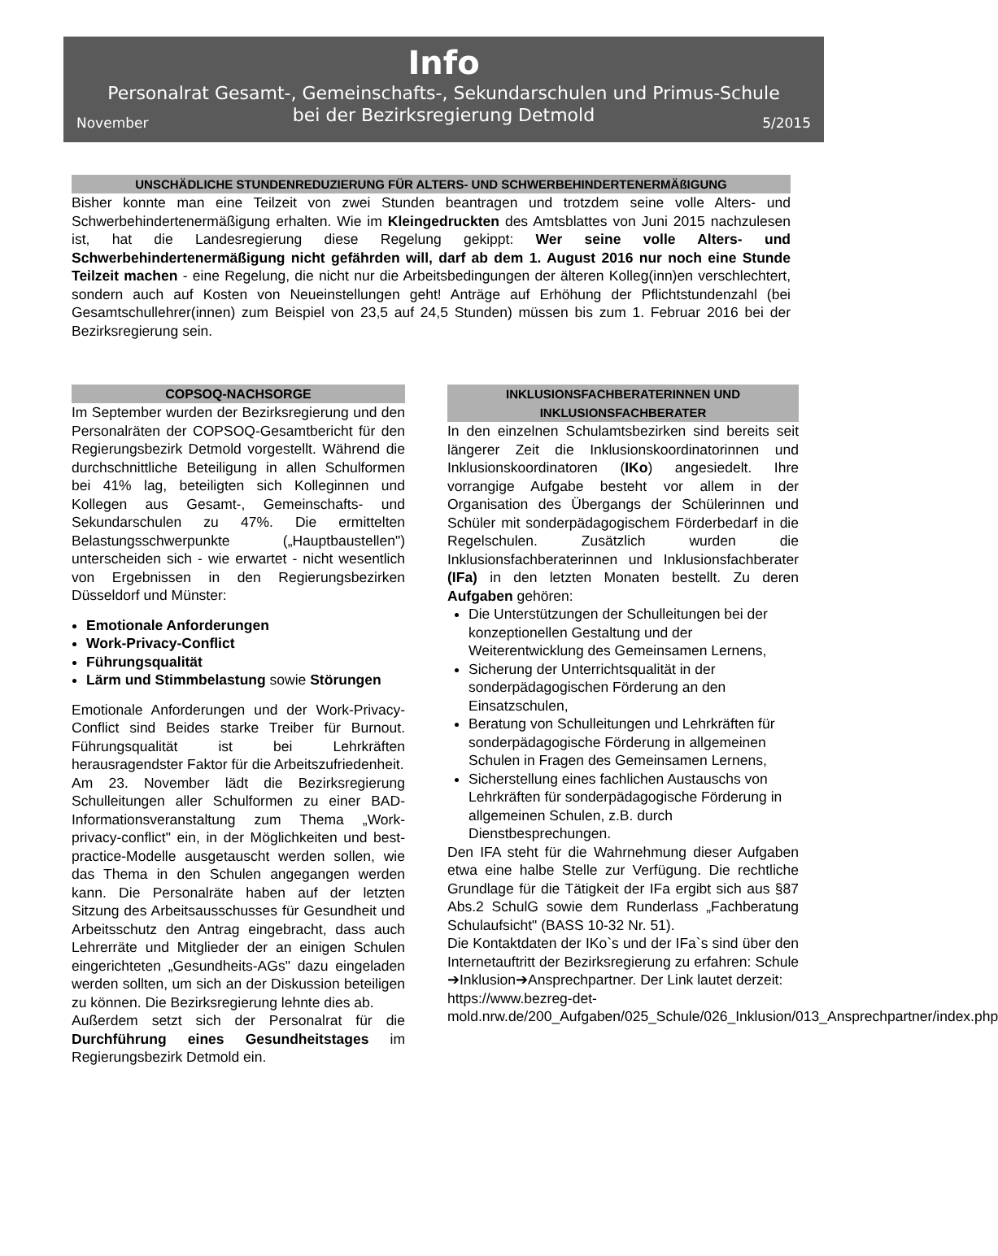Info
Personalrat Gesamt-, Gemeinschafts-, Sekundarschulen und Primus-Schule
bei der Bezirksregierung Detmold
November 5/2015
UNSCHÄDLICHE STUNDENREDUZIERUNG FÜR ALTERS- UND SCHWERBEHINDERTENERMÄßIGUNG
Bisher konnte man eine Teilzeit von zwei Stunden beantragen und trotzdem seine volle Alters- und Schwerbehindertenermäßigung erhalten. Wie im Kleingedruckten des Amtsblattes von Juni 2015 nachzulesen ist, hat die Landesregierung diese Regelung gekippt: Wer seine volle Alters- und Schwerbehindertenermäßigung nicht gefährden will, darf ab dem 1. August 2016 nur noch eine Stunde Teilzeit machen - eine Regelung, die nicht nur die Arbeitsbedingungen der älteren Kolleg(inn)en verschlechtert, sondern auch auf Kosten von Neueinstellungen geht! Anträge auf Erhöhung der Pflichtstundenzahl (bei Gesamtschullehrer(innen) zum Beispiel von 23,5 auf 24,5 Stunden) müssen bis zum 1. Februar 2016 bei der Bezirksregierung sein.
COPSOQ-NACHSORGE
Im September wurden der Bezirksregierung und den Personalräten der COPSOQ-Gesamtbericht für den Regierungsbezirk Detmold vorgestellt. Während die durchschnittliche Beteiligung in allen Schulformen bei 41% lag, beteiligten sich Kolleginnen und Kollegen aus Gesamt-, Gemeinschafts- und Sekundarschulen zu 47%. Die ermittelten Belastungsschwerpunkte („Hauptbaustellen") unterscheiden sich - wie erwartet - nicht wesentlich von Ergebnissen in den Regierungsbezirken Düsseldorf und Münster:
Emotionale Anforderungen
Work-Privacy-Conflict
Führungsqualität
Lärm und Stimmbelastung sowie Störungen
Emotionale Anforderungen und der Work-Privacy-Conflict sind Beides starke Treiber für Burnout. Führungsqualität ist bei Lehrkräften herausragendster Faktor für die Arbeitszufriedenheit.
Am 23. November lädt die Bezirksregierung Schulleitungen aller Schulformen zu einer BAD-Informationsveranstaltung zum Thema „Work-privacy-conflict" ein, in der Möglichkeiten und best-practice-Modelle ausgetauscht werden sollen, wie das Thema in den Schulen angegangen werden kann. Die Personalräte haben auf der letzten Sitzung des Arbeitsausschusses für Gesundheit und Arbeitsschutz den Antrag eingebracht, dass auch Lehrerräte und Mitglieder der an einigen Schulen eingerichteten „Gesundheits-AGs" dazu eingeladen werden sollten, um sich an der Diskussion beteiligen zu können. Die Bezirksregierung lehnte dies ab.
Außerdem setzt sich der Personalrat für die Durchführung eines Gesundheitstages im Regierungsbezirk Detmold ein.
INKLUSIONSFACHBERATERINNEN UND
INKLUSIONSFACHBERATER
In den einzelnen Schulamtsbezirken sind bereits seit längerer Zeit die Inklusionskoordinatorinnen und Inklusionskoordinatoren (IKo) angesiedelt. Ihre vorrangige Aufgabe besteht vor allem in der Organisation des Übergangs der Schülerinnen und Schüler mit sonderpädagogischem Förderbedarf in die Regelschulen. Zusätzlich wurden die Inklusionsfachberaterinnen und Inklusionsfachberater (IFa) in den letzten Monaten bestellt. Zu deren Aufgaben gehören:
Die Unterstützungen der Schulleitungen bei der konzeptionellen Gestaltung und der Weiterentwicklung des Gemeinsamen Lernens,
Sicherung der Unterrichtsqualität in der sonderpädagogischen Förderung an den Einsatzschulen,
Beratung von Schulleitungen und Lehrkräften für sonderpädagogische Förderung in allgemeinen Schulen in Fragen des Gemeinsamen Lernens,
Sicherstellung eines fachlichen Austauschs von Lehrkräften für sonderpädagogische Förderung in allgemeinen Schulen, z.B. durch Dienstbesprechungen.
Den IFA steht für die Wahrnehmung dieser Aufgaben etwa eine halbe Stelle zur Verfügung. Die rechtliche Grundlage für die Tätigkeit der IFa ergibt sich aus §87 Abs.2 SchulG sowie dem Runderlass „Fachberatung Schulaufsicht" (BASS 10-32 Nr. 51).
Die Kontaktdaten der IKo`s und der IFa`s sind über den Internetauftritt der Bezirksregierung zu erfahren: Schule ➔Inklusion➔Ansprechpartner. Der Link lautet derzeit:
https://www.bezreg-det-mold.nrw.de/200_Aufgaben/025_Schule/026_Inklusion/013_Ansprechpartner/index.php